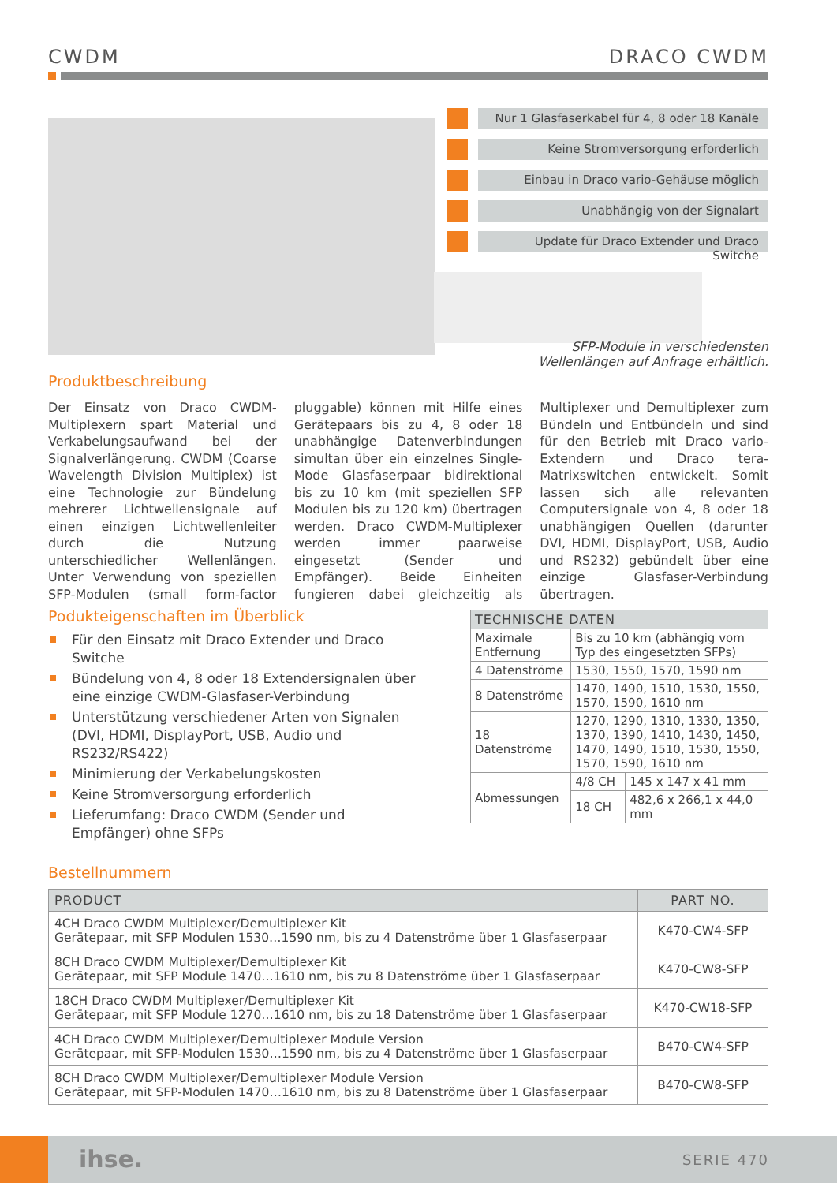CWDM DRACO CWDM
Nur 1 Glasfaserkabel für 4, 8 oder 18 Kanäle
Keine Stromversorgung erforderlich
Einbau in Draco vario-Gehäuse möglich
Unabhängig von der Signalart
Update für Draco Extender und Draco Switche
SFP-Module in verschiedensten Wellenlängen auf Anfrage erhältlich.
Produktbeschreibung
Der Einsatz von Draco CWDM-Multiplexern spart Material und Verkabelungsaufwand bei der Signalverlängerung. CWDM (Coarse Wavelength Division Multiplex) ist eine Technologie zur Bündelung mehrerer Lichtwellensignale auf einen einzigen Lichtwellenleiter durch die Nutzung unterschiedlicher Wellenlängen. Unter Verwendung von speziellen SFP-Modulen (small form-factor pluggable) können mit Hilfe eines Gerätepaars bis zu 4, 8 oder 18 unabhängige Datenverbindungen simultan über ein einzelnes Single-Mode Glasfaserpaar bidirektional bis zu 10 km (mit speziellen SFP Modulen bis zu 120 km) übertragen werden. Draco CWDM-Multiplexer werden immer paarweise eingesetzt (Sender und Empfänger). Beide Einheiten fungieren dabei gleichzeitig als Multiplexer und Demultiplexer zum Bündeln und Entbündeln und sind für den Betrieb mit Draco vario-Extendern und Draco tera-Matrixswitchen entwickelt. Somit lassen sich alle relevanten Computersignale von 4, 8 oder 18 unabhängigen Quellen (darunter DVI, HDMI, DisplayPort, USB, Audio und RS232) gebündelt über eine einzige Glasfaser-Verbindung übertragen.
Podukteigenschaften im Überblick
Für den Einsatz mit Draco Extender und Draco Switche
Bündelung von 4, 8 oder 18 Extendersignalen über eine einzige CWDM-Glasfaser-Verbindung
Unterstützung verschiedener Arten von Signalen (DVI, HDMI, DisplayPort, USB, Audio und RS232/RS422)
Minimierung der Verkabelungskosten
Keine Stromversorgung erforderlich
Lieferumfang: Draco CWDM (Sender und Empfänger) ohne SFPs
| TECHNISCHE DATEN | | |
| --- | --- | --- |
| Maximale Entfernung | Bis zu 10 km (abhängig vom Typ des eingesetzten SFPs) | |
| 4 Datenströme | 1530, 1550, 1570, 1590 nm | |
| 8 Datenströme | 1470, 1490, 1510, 1530, 1550, 1570, 1590, 1610 nm | |
| 18 Datenströme | 1270, 1290, 1310, 1330, 1350, 1370, 1390, 1410, 1430, 1450, 1470, 1490, 1510, 1530, 1550, 1570, 1590, 1610 nm | |
| Abmessungen | 4/8 CH | 145 x 147 x 41 mm |
| | 18 CH | 482,6 x 266,1 x 44,0 mm |
Bestellnummern
| PRODUCT | PART NO. |
| --- | --- |
| 4CH Draco CWDM Multiplexer/Demultiplexer Kit Gerätepaar, mit SFP Modulen 1530…1590 nm, bis zu 4 Datenströme über 1 Glasfaserpaar | K470-CW4-SFP |
| 8CH Draco CWDM Multiplexer/Demultiplexer Kit Gerätepaar, mit SFP Module 1470…1610 nm, bis zu 8 Datenströme über 1 Glasfaserpaar | K470-CW8-SFP |
| 18CH Draco CWDM Multiplexer/Demultiplexer Kit Gerätepaar, mit SFP Module 1270…1610 nm, bis zu 18 Datenströme über 1 Glasfaserpaar | K470-CW18-SFP |
| 4CH Draco CWDM Multiplexer/Demultiplexer Module Version Gerätepaar, mit SFP-Modulen 1530…1590 nm, bis zu 4 Datenströme über 1 Glasfaserpaar | B470-CW4-SFP |
| 8CH Draco CWDM Multiplexer/Demultiplexer Module Version Gerätepaar, mit SFP-Modulen 1470…1610 nm, bis zu 8 Datenströme über 1 Glasfaserpaar | B470-CW8-SFP |
ihse. SERIE 470